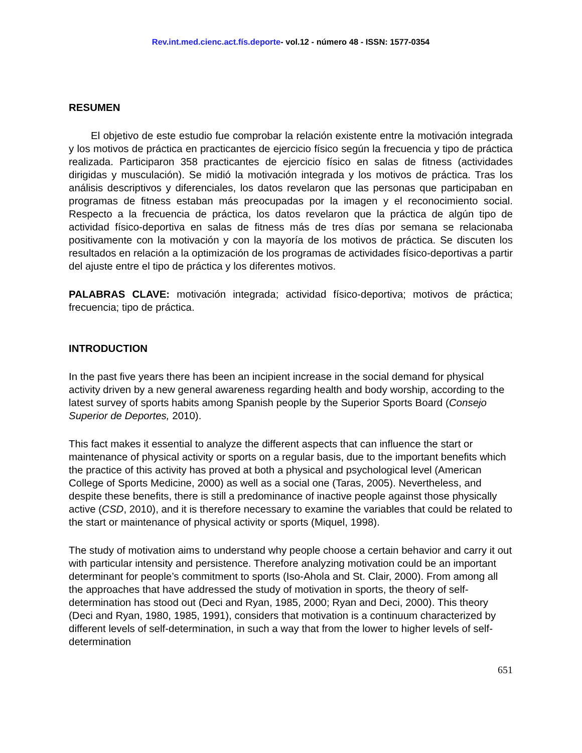Rev.int.med.cienc.act.fís.deporte- vol.12 - número 48 - ISSN: 1577-0354
RESUMEN
El objetivo de este estudio fue comprobar la relación existente entre la motivación integrada y los motivos de práctica en practicantes de ejercicio físico según la frecuencia y tipo de práctica realizada. Participaron 358 practicantes de ejercicio físico en salas de fitness (actividades dirigidas y musculación). Se midió la motivación integrada y los motivos de práctica. Tras los análisis descriptivos y diferenciales, los datos revelaron que las personas que participaban en programas de fitness estaban más preocupadas por la imagen y el reconocimiento social. Respecto a la frecuencia de práctica, los datos revelaron que la práctica de algún tipo de actividad físico-deportiva en salas de fitness más de tres días por semana se relacionaba positivamente con la motivación y con la mayoría de los motivos de práctica. Se discuten los resultados en relación a la optimización de los programas de actividades físico-deportivas a partir del ajuste entre el tipo de práctica y los diferentes motivos.
PALABRAS CLAVE: motivación integrada; actividad físico-deportiva; motivos de práctica; frecuencia; tipo de práctica.
INTRODUCTION
In the past five years there has been an incipient increase in the social demand for physical activity driven by a new general awareness regarding health and body worship, according to the latest survey of sports habits among Spanish people by the Superior Sports Board (Consejo Superior de Deportes, 2010).
This fact makes it essential to analyze the different aspects that can influence the start or maintenance of physical activity or sports on a regular basis, due to the important benefits which the practice of this activity has proved at both a physical and psychological level (American College of Sports Medicine, 2000) as well as a social one (Taras, 2005). Nevertheless, and despite these benefits, there is still a predominance of inactive people against those physically active (CSD, 2010), and it is therefore necessary to examine the variables that could be related to the start or maintenance of physical activity or sports (Miquel, 1998).
The study of motivation aims to understand why people choose a certain behavior and carry it out with particular intensity and persistence. Therefore analyzing motivation could be an important determinant for people’s commitment to sports (Iso-Ahola and St. Clair, 2000). From among all the approaches that have addressed the study of motivation in sports, the theory of self-determination has stood out (Deci and Ryan, 1985, 2000; Ryan and Deci, 2000). This theory (Deci and Ryan, 1980, 1985, 1991), considers that motivation is a continuum characterized by different levels of self-determination, in such a way that from the lower to higher levels of self-determination
651